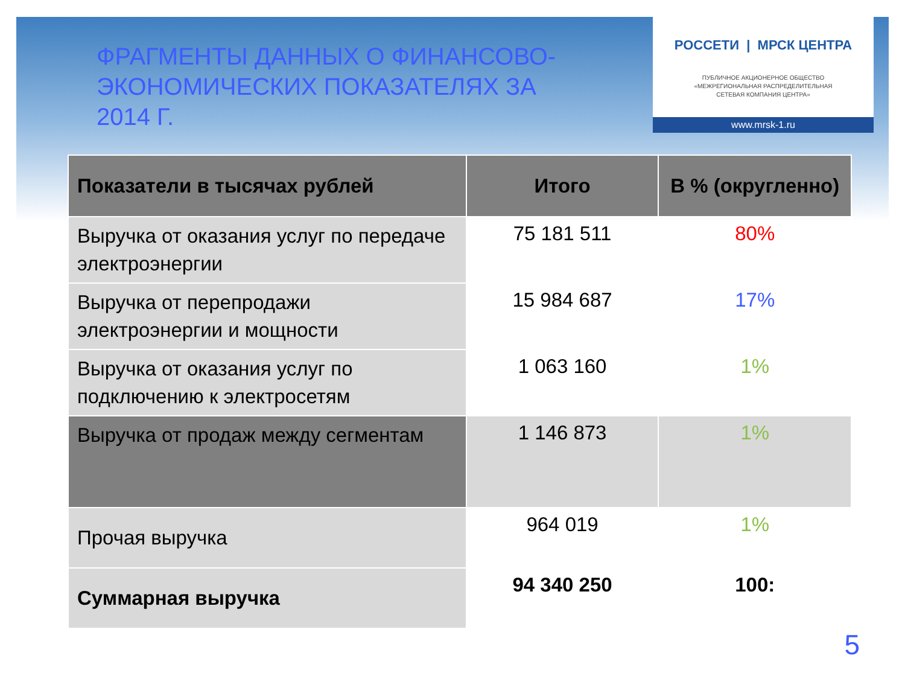ФРАГМЕНТЫ ДАННЫХ О ФИНАНСОВО-ЭКОНОМИЧЕСКИХ ПОКАЗАТЕЛЯХ ЗА 2014 Г.
РОССЕТИ | МРСК ЦЕНТРА
ПУБЛИЧНОЕ АКЦИОНЕРНОЕ ОБЩЕСТВО
«МЕЖРЕГИОНАЛЬНАЯ РАСПРЕДЕЛИТЕЛЬНАЯ
СЕТЕВАЯ КОМПАНИЯ ЦЕНТРА»
www.mrsk-1.ru
| Показатели в тысячах рублей | Итого | В % (округленно) |
| --- | --- | --- |
| Выручка от оказания услуг по передаче электроэнергии | 75 181 511 | 80% |
| Выручка от перепродажи электроэнергии и мощности | 15 984 687 | 17% |
| Выручка от оказания услуг по подключению к электросетям | 1 063 160 | 1% |
| Выручка от продаж между сегментам | 1 146 873 | 1% |
| Прочая выручка | 964 019 | 1% |
| Суммарная выручка | 94 340 250 | 100: |
5